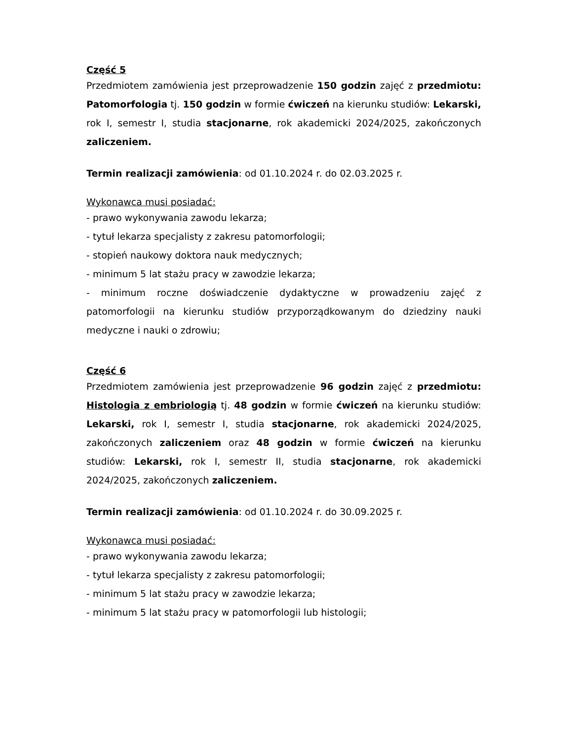Część 5
Przedmiotem zamówienia jest przeprowadzenie 150 godzin zajęć z przedmiotu: Patomorfologia tj. 150 godzin w formie ćwiczeń na kierunku studiów: Lekarski, rok I, semestr I, studia stacjonarne, rok akademicki 2024/2025, zakończonych zaliczeniem.
Termin realizacji zamówienia: od 01.10.2024 r. do 02.03.2025 r.
Wykonawca musi posiadać:
- prawo wykonywania zawodu lekarza;
- tytuł lekarza specjalisty z zakresu patomorfologii;
- stopień naukowy doktora nauk medycznych;
- minimum 5 lat stażu pracy w zawodzie lekarza;
- minimum roczne doświadczenie dydaktyczne w prowadzeniu zajęć z patomorfologii na kierunku studiów przyporządkowanym do dziedziny nauki medyczne i nauki o zdrowiu;
Część 6
Przedmiotem zamówienia jest przeprowadzenie 96 godzin zajęć z przedmiotu: Histologia z embriologią tj. 48 godzin w formie ćwiczeń na kierunku studiów: Lekarski, rok I, semestr I, studia stacjonarne, rok akademicki 2024/2025, zakończonych zaliczeniem oraz 48 godzin w formie ćwiczeń na kierunku studiów: Lekarski, rok I, semestr II, studia stacjonarne, rok akademicki 2024/2025, zakończonych zaliczeniem.
Termin realizacji zamówienia: od 01.10.2024 r. do 30.09.2025 r.
Wykonawca musi posiadać:
- prawo wykonywania zawodu lekarza;
- tytuł lekarza specjalisty z zakresu patomorfologii;
- minimum 5 lat stażu pracy w zawodzie lekarza;
- minimum 5 lat stażu pracy w patomorfologii lub histologii;